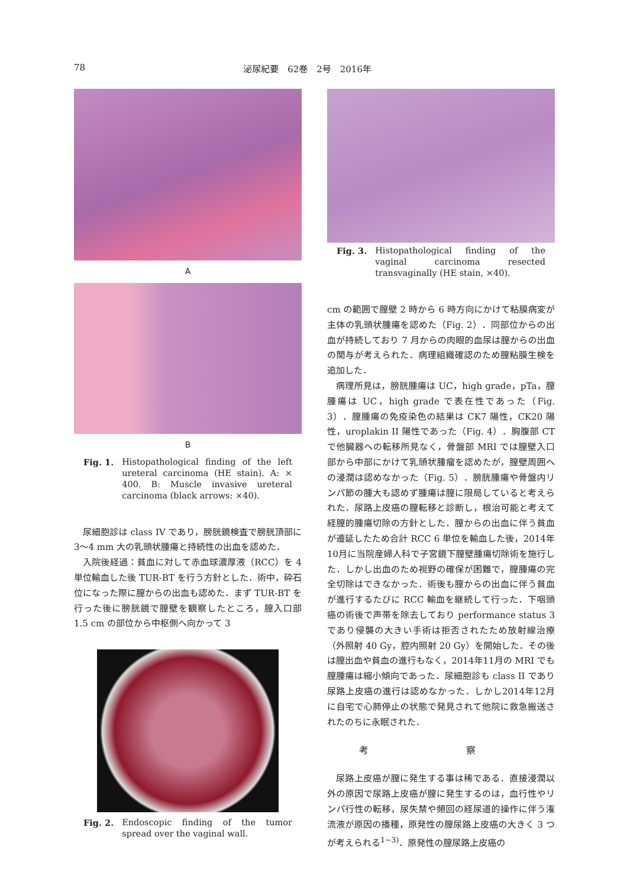78 泌尿紀要　62巻　2号　2016年
A
B
Fig. 1. Histopathological finding of the left ureteral carcinoma (HE stain). A: × 400. B: Muscle invasive ureteral carcinoma (black arrows: ×40).
尿細胞診は class IV であり，膀胱鏡検査で膀胱頂部に 3〜4 mm 大の乳頭状腫瘍と持続性の出血を認めた．
入院後経過：貧血に対して赤血球濃厚液（RCC）を 4 単位輸血した後 TUR-BT を行う方針とした．術中，砕石位になった際に膣からの出血も認めた．まず TUR-BT を行った後に膀胱鏡で膣壁を観察したところ，膣入口部 1.5 cm の部位から中枢側へ向かって 3
Fig. 2. Endoscopic finding of the tumor spread over the vaginal wall.
Fig. 3. Histopathological finding of the vaginal carcinoma resected transvaginally (HE stain, ×40).
cm の範囲で膣壁 2 時から 6 時方向にかけて粘膜病変が主体の乳頭状腫瘍を認めた（Fig. 2）．同部位からの出血が持続しており 7 月からの肉眼的血尿は膣からの出血の関与が考えられた．病理組織確認のため膣粘膜生検を追加した．
病理所見は，膀胱腫瘍は UC，high grade，pTa，膣腫瘍は UC，high grade で表在性であった（Fig. 3）．膣腫瘍の免疫染色の結果は CK7 陽性，CK20 陽性，uroplakin II 陽性であった（Fig. 4）．胸腹部 CT で他臓器への転移所見なく，骨盤部 MRI では膣壁入口部から中部にかけて乳頭状腫瘤を認めたが，膣壁周囲への浸潤は認めなかった（Fig. 5）．膀胱腫瘍や骨盤内リンパ節の腫大も認めず腫瘍は膣に限局していると考えられた．尿路上皮癌の膣転移と診断し，根治可能と考えて経膣的腫瘍切除の方針とした．膣からの出血に伴う貧血が遷延したため合計 RCC 6 単位を輸血した後，2014年10月に当院産婦人科で子宮鏡下膣壁腫瘍切除術を施行した．しかし出血のため視野の確保が困難で，膣腫瘍の完全切除はできなかった．術後も膣からの出血に伴う貧血が進行するたびに RCC 輸血を継続して行った．下咽頭癌の術後で声帯を除去しており performance status 3 であり侵襲の大きい手術は拒否されたため放射線治療（外照射 40 Gy，腔内照射 20 Gy）を開始した．その後は膣出血や貧血の進行もなく，2014年11月の MRI でも膣腫瘍は縮小傾向であった．尿細胞診も class II であり尿路上皮癌の進行は認めなかった．しかし2014年12月に自宅で心肺停止の状態で発見されて他院に救急搬送されたのちに永眠された．
考 察
尿路上皮癌が膣に発生する事は稀である．直接浸潤以外の原因で尿路上皮癌が膣に発生するのは，血行性やリンパ行性の転移，尿失禁や頻回の経尿道的操作に伴う潅流液が原因の播種，原発性の膣尿路上皮癌の大きく 3 つが考えられる<sup>1~3)</sup>．原発性の膣尿路上皮癌の